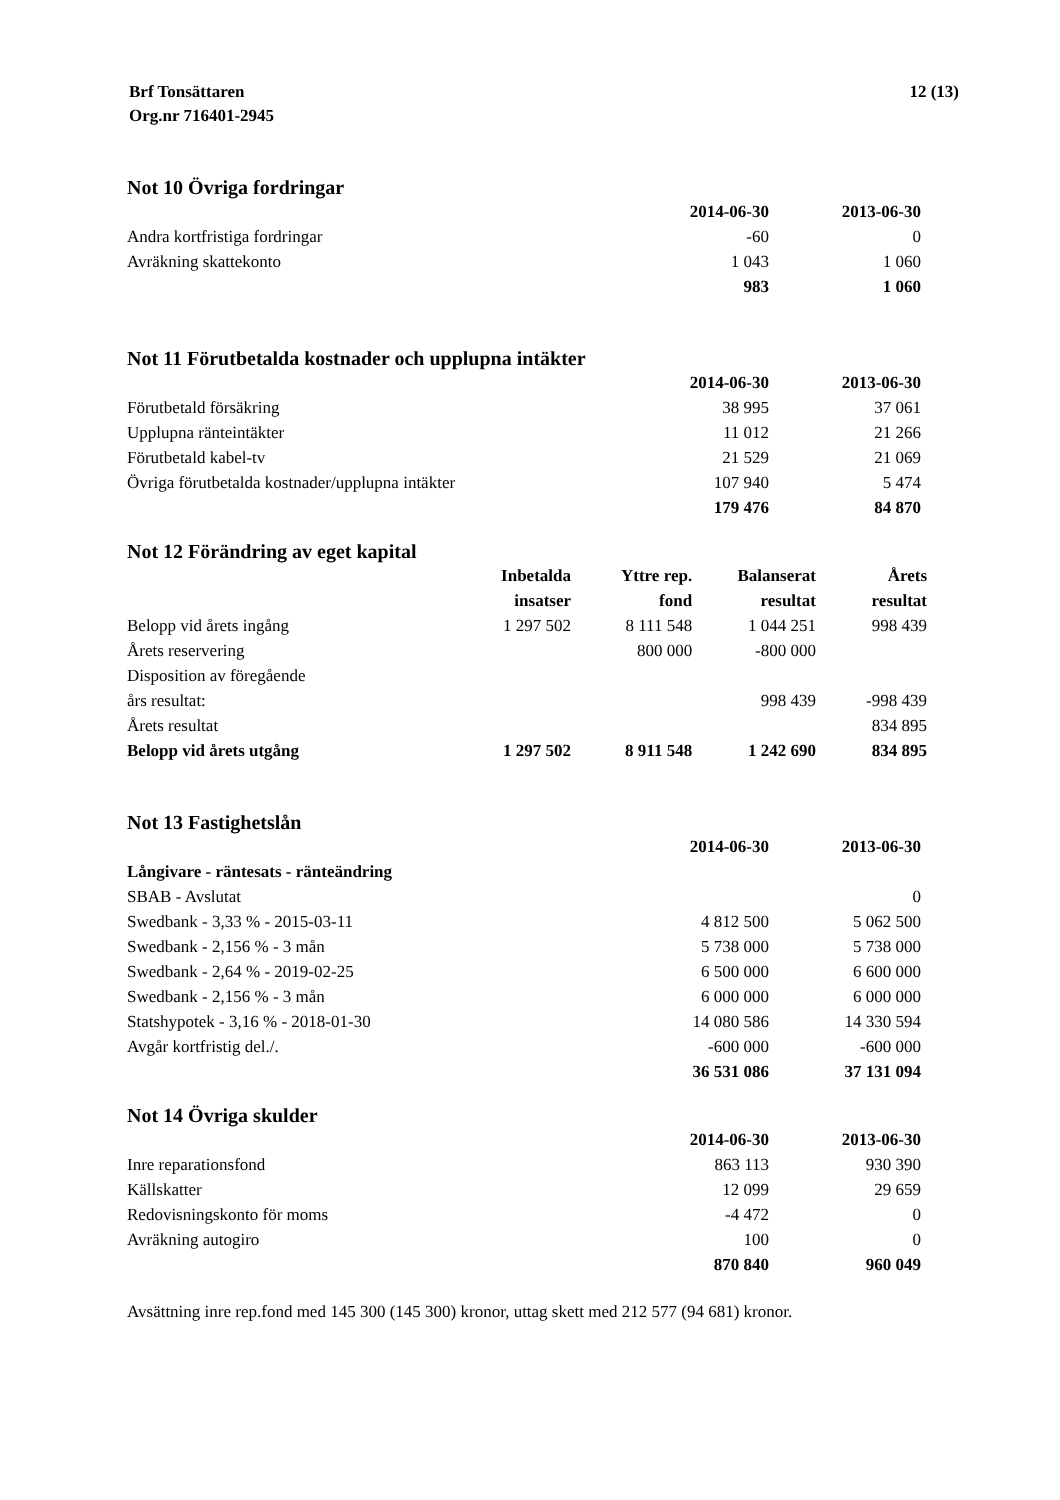Brf Tonsättaren
Org.nr 716401-2945
12 (13)
Not 10 Övriga fordringar
| | 2014-06-30 | 2013-06-30 |
| Andra kortfristiga fordringar | -60 | 0 |
| Avräkning skattekonto | 1 043 | 1 060 |
| | 983 | 1 060 |
Not 11 Förutbetalda kostnader och upplupna intäkter
| | 2014-06-30 | 2013-06-30 |
| Förutbetald försäkring | 38 995 | 37 061 |
| Upplupna ränteintäkter | 11 012 | 21 266 |
| Förutbetald kabel-tv | 21 529 | 21 069 |
| Övriga förutbetalda kostnader/upplupna intäkter | 107 940 | 5 474 |
| | 179 476 | 84 870 |
Not 12 Förändring av eget kapital
| | Inbetalda | Yttre rep. | Balanserat | Årets |
| | insatser | fond | resultat | resultat |
| Belopp vid årets ingång | 1 297 502 | 8 111 548 | 1 044 251 | 998 439 |
| Årets reservering | | 800 000 | -800 000 | |
| Disposition av föregående | | | | |
| års resultat: | | | 998 439 | -998 439 |
| Årets resultat | | | | 834 895 |
| Belopp vid årets utgång | 1 297 502 | 8 911 548 | 1 242 690 | 834 895 |
Not 13 Fastighetslån
| | 2014-06-30 | 2013-06-30 |
| Långivare - räntesats - ränteändring | | |
| SBAB - Avslutat | | 0 |
| Swedbank - 3,33 % - 2015-03-11 | 4 812 500 | 5 062 500 |
| Swedbank - 2,156 % - 3 mån | 5 738 000 | 5 738 000 |
| Swedbank - 2,64 % - 2019-02-25 | 6 500 000 | 6 600 000 |
| Swedbank - 2,156 % - 3 mån | 6 000 000 | 6 000 000 |
| Statshypotek - 3,16 % - 2018-01-30 | 14 080 586 | 14 330 594 |
| Avgår kortfristig del./. | -600 000 | -600 000 |
| | 36 531 086 | 37 131 094 |
Not 14 Övriga skulder
| | 2014-06-30 | 2013-06-30 |
| Inre reparationsfond | 863 113 | 930 390 |
| Källskatter | 12 099 | 29 659 |
| Redovisningskonto för moms | -4 472 | 0 |
| Avräkning autogiro | 100 | 0 |
| | 870 840 | 960 049 |
Avsättning inre rep.fond med 145 300 (145 300) kronor, uttag skett med 212 577 (94 681) kronor.